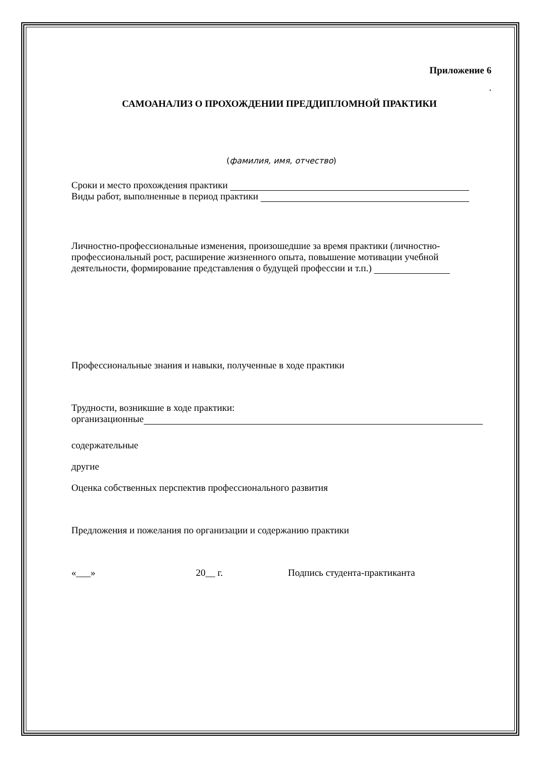Приложение 6
.
САМОАНАЛИЗ О ПРОХОЖДЕНИИ ПРЕДДИПЛОМНОЙ ПРАКТИКИ
(фамилия, имя, отчество)
Сроки и место прохождения практики
Виды работ, выполненные в период практики
Личностно-профессиональные изменения, произошедшие за время практики (личностно-профессиональный рост, расширение жизненного опыта, повышение мотивации учебной деятельности, формирование представления о будущей профессии и т.п.)
Профессиональные знания и навыки, полученные в ходе практики
Трудности, возникшие в ходе практики:
организационные
содержательные
другие
Оценка собственных перспектив профессионального развития
Предложения и пожелания по организации и содержанию практики
«___» 20__ г. Подпись студента-практиканта